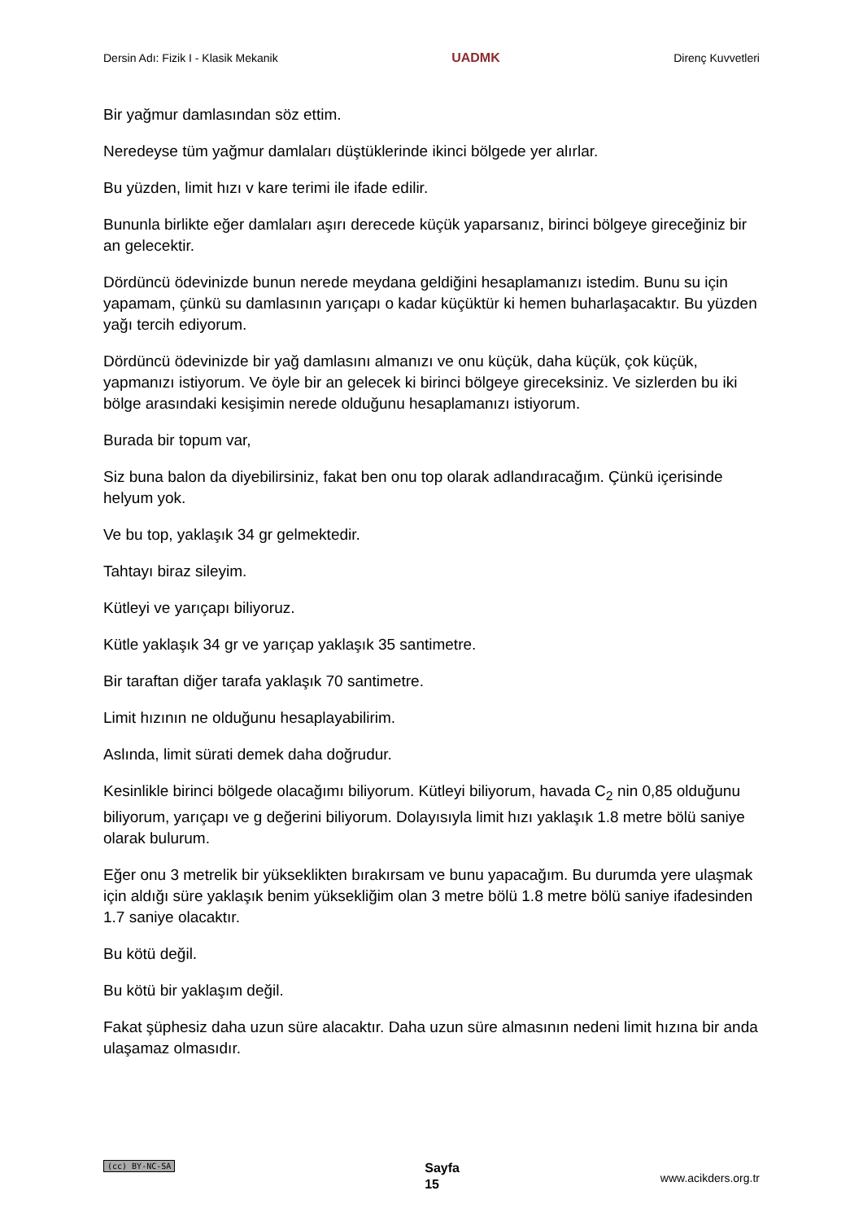Dersin Adı: Fizik I - Klasik Mekanik UADMK Direnç Kuvvetleri
Bir yağmur damlasından söz ettim.
Neredeyse tüm yağmur damlaları düştüklerinde ikinci bölgede yer alırlar.
Bu yüzden, limit hızı v kare terimi ile ifade edilir.
Bununla birlikte eğer damlaları aşırı derecede küçük yaparsanız, birinci bölgeye gireceğiniz bir an gelecektir.
Dördüncü ödevinizde bunun nerede meydana geldiğini hesaplamanızı istedim. Bunu su için yapamam, çünkü su damlasının yarıçapı o kadar küçüktür ki hemen buharlaşacaktır. Bu yüzden yağı tercih ediyorum.
Dördüncü ödevinizde bir yağ damlasını almanızı ve onu küçük, daha küçük, çok küçük, yapmanızı istiyorum. Ve öyle bir an gelecek ki birinci bölgeye gireceksiniz. Ve sizlerden bu iki bölge arasındaki kesişimin nerede olduğunu hesaplamanızı istiyorum.
Burada bir topum var,
Siz buna balon da diyebilirsiniz, fakat ben onu top olarak adlandıracağım. Çünkü içerisinde helyum yok.
Ve bu top, yaklaşık 34 gr gelmektedir.
Tahtayı biraz sileyim.
Kütleyi ve yarıçapı biliyoruz.
Kütle yaklaşık 34 gr ve yarıçap yaklaşık 35 santimetre.
Bir taraftan diğer tarafa yaklaşık 70 santimetre.
Limit hızının ne olduğunu hesaplayabilirim.
Aslında, limit sürati demek daha doğrudur.
Kesinlikle birinci bölgede olacağımı biliyorum. Kütleyi biliyorum, havada C<sub>2</sub> nin 0,85 olduğunu biliyorum, yarıçapı ve g değerini biliyorum. Dolayısıyla limit hızı yaklaşık 1.8 metre bölü saniye olarak bulurum.
Eğer onu 3 metrelik bir yükseklikten bırakırsam ve bunu yapacağım. Bu durumda yere ulaşmak için aldığı süre yaklaşık benim yüksekliğim olan 3 metre bölü 1.8 metre bölü saniye ifadesinden 1.7 saniye olacaktır.
Bu kötü değil.
Bu kötü bir yaklaşım değil.
Fakat şüphesiz daha uzun süre alacaktır. Daha uzun süre almasının nedeni limit hızına bir anda ulaşamaz olmasıdır.
(cc) BY-NC-SA Sayfa
15 www.acikders.org.tr